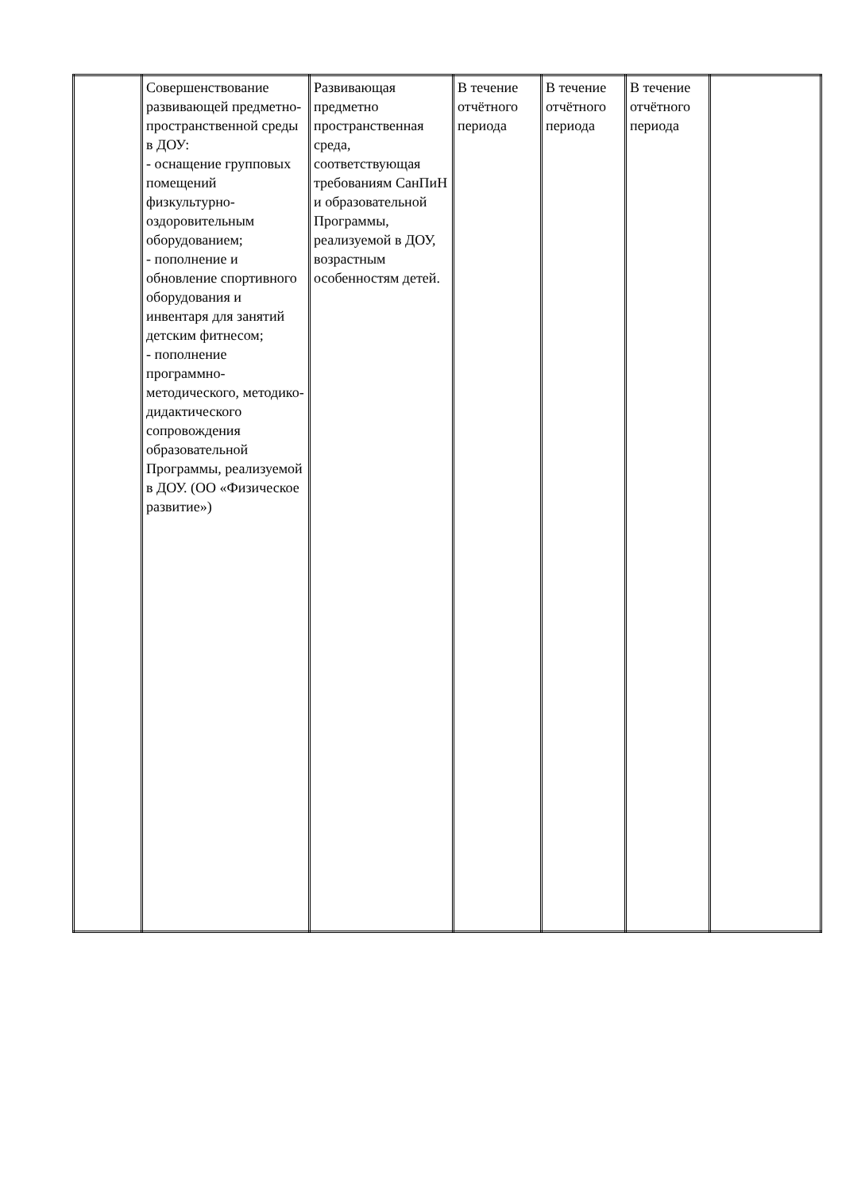| | Совершенствование развивающей предметно-пространственной среды в ДОУ: - оснащение групповых помещений физкультурно-оздоровительным оборудованием; - пополнение и обновление спортивного оборудования и инвентаря для занятий детским фитнесом; - пополнение программно-методического, методико-дидактического сопровождения образовательной Программы, реализуемой в ДОУ. (ОО «Физическое развитие») | Развивающая предметно пространственная среда, соответствующая требованиям СанПиН и образовательной Программы, реализуемой в ДОУ, возрастным особенностям детей. | В течение отчётного периода | В течение отчётного периода | В течение отчётного периода | |